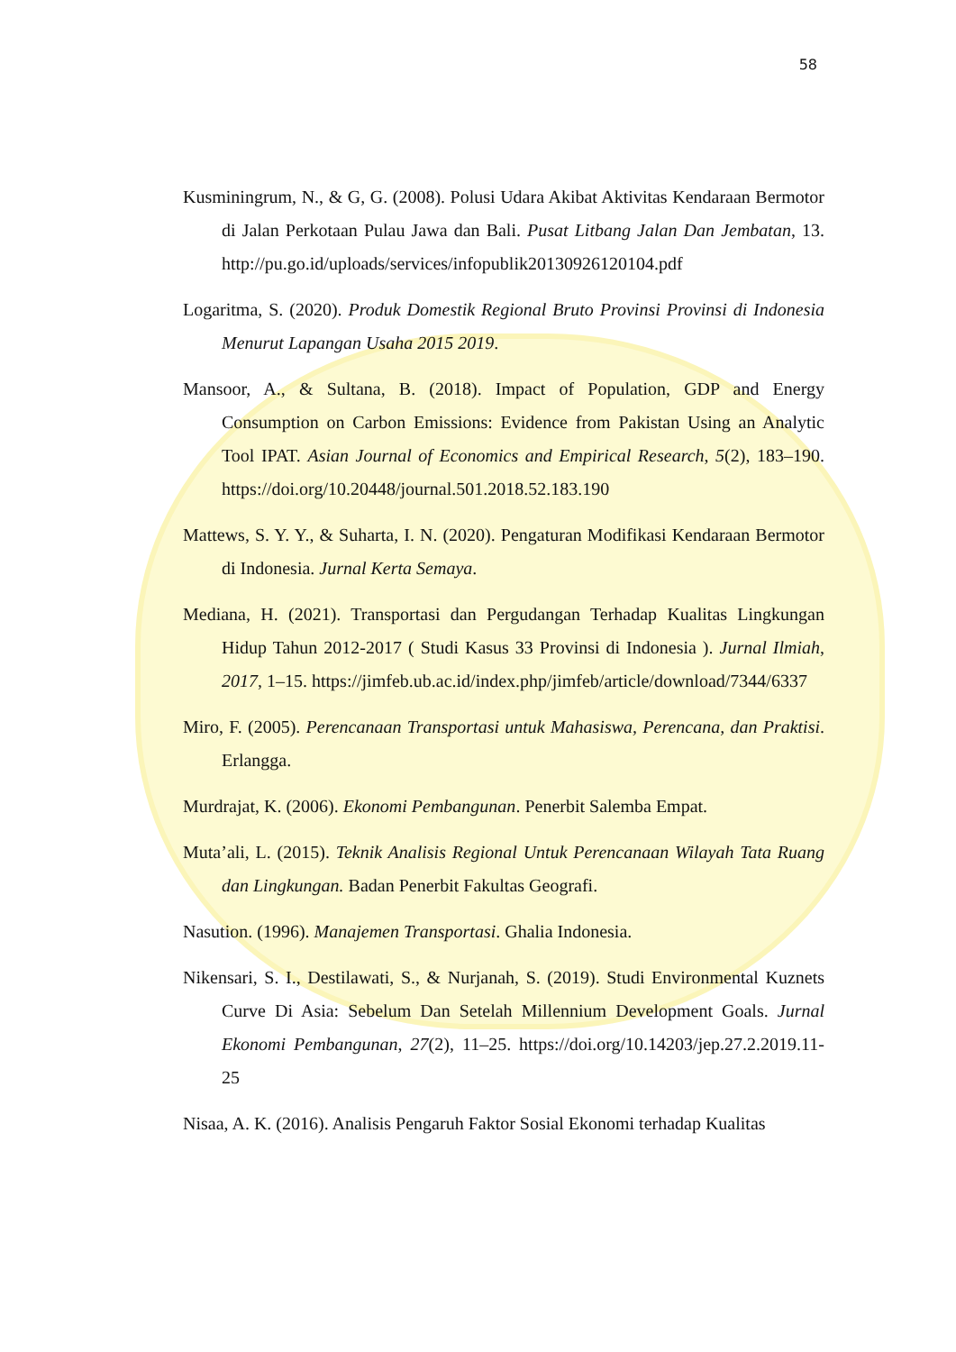58
Kusminingrum, N., & G, G. (2008). Polusi Udara Akibat Aktivitas Kendaraan Bermotor di Jalan Perkotaan Pulau Jawa dan Bali. Pusat Litbang Jalan Dan Jembatan, 13. http://pu.go.id/uploads/services/infopublik20130926120104.pdf
Logaritma, S. (2020). Produk Domestik Regional Bruto Provinsi Provinsi di Indonesia Menurut Lapangan Usaha 2015 2019.
Mansoor, A., & Sultana, B. (2018). Impact of Population, GDP and Energy Consumption on Carbon Emissions: Evidence from Pakistan Using an Analytic Tool IPAT. Asian Journal of Economics and Empirical Research, 5(2), 183–190. https://doi.org/10.20448/journal.501.2018.52.183.190
Mattews, S. Y. Y., & Suharta, I. N. (2020). Pengaturan Modifikasi Kendaraan Bermotor di Indonesia. Jurnal Kerta Semaya.
Mediana, H. (2021). Transportasi dan Pergudangan Terhadap Kualitas Lingkungan Hidup Tahun 2012-2017 ( Studi Kasus 33 Provinsi di Indonesia ). Jurnal Ilmiah, 2017, 1–15. https://jimfeb.ub.ac.id/index.php/jimfeb/article/download/7344/6337
Miro, F. (2005). Perencanaan Transportasi untuk Mahasiswa, Perencana, dan Praktisi. Erlangga.
Murdrajat, K. (2006). Ekonomi Pembangunan. Penerbit Salemba Empat.
Muta’ali, L. (2015). Teknik Analisis Regional Untuk Perencanaan Wilayah Tata Ruang dan Lingkungan. Badan Penerbit Fakultas Geografi.
Nasution. (1996). Manajemen Transportasi. Ghalia Indonesia.
Nikensari, S. I., Destilawati, S., & Nurjanah, S. (2019). Studi Environmental Kuznets Curve Di Asia: Sebelum Dan Setelah Millennium Development Goals. Jurnal Ekonomi Pembangunan, 27(2), 11–25. https://doi.org/10.14203/jep.27.2.2019.11-25
Nisaa, A. K. (2016). Analisis Pengaruh Faktor Sosial Ekonomi terhadap Kualitas